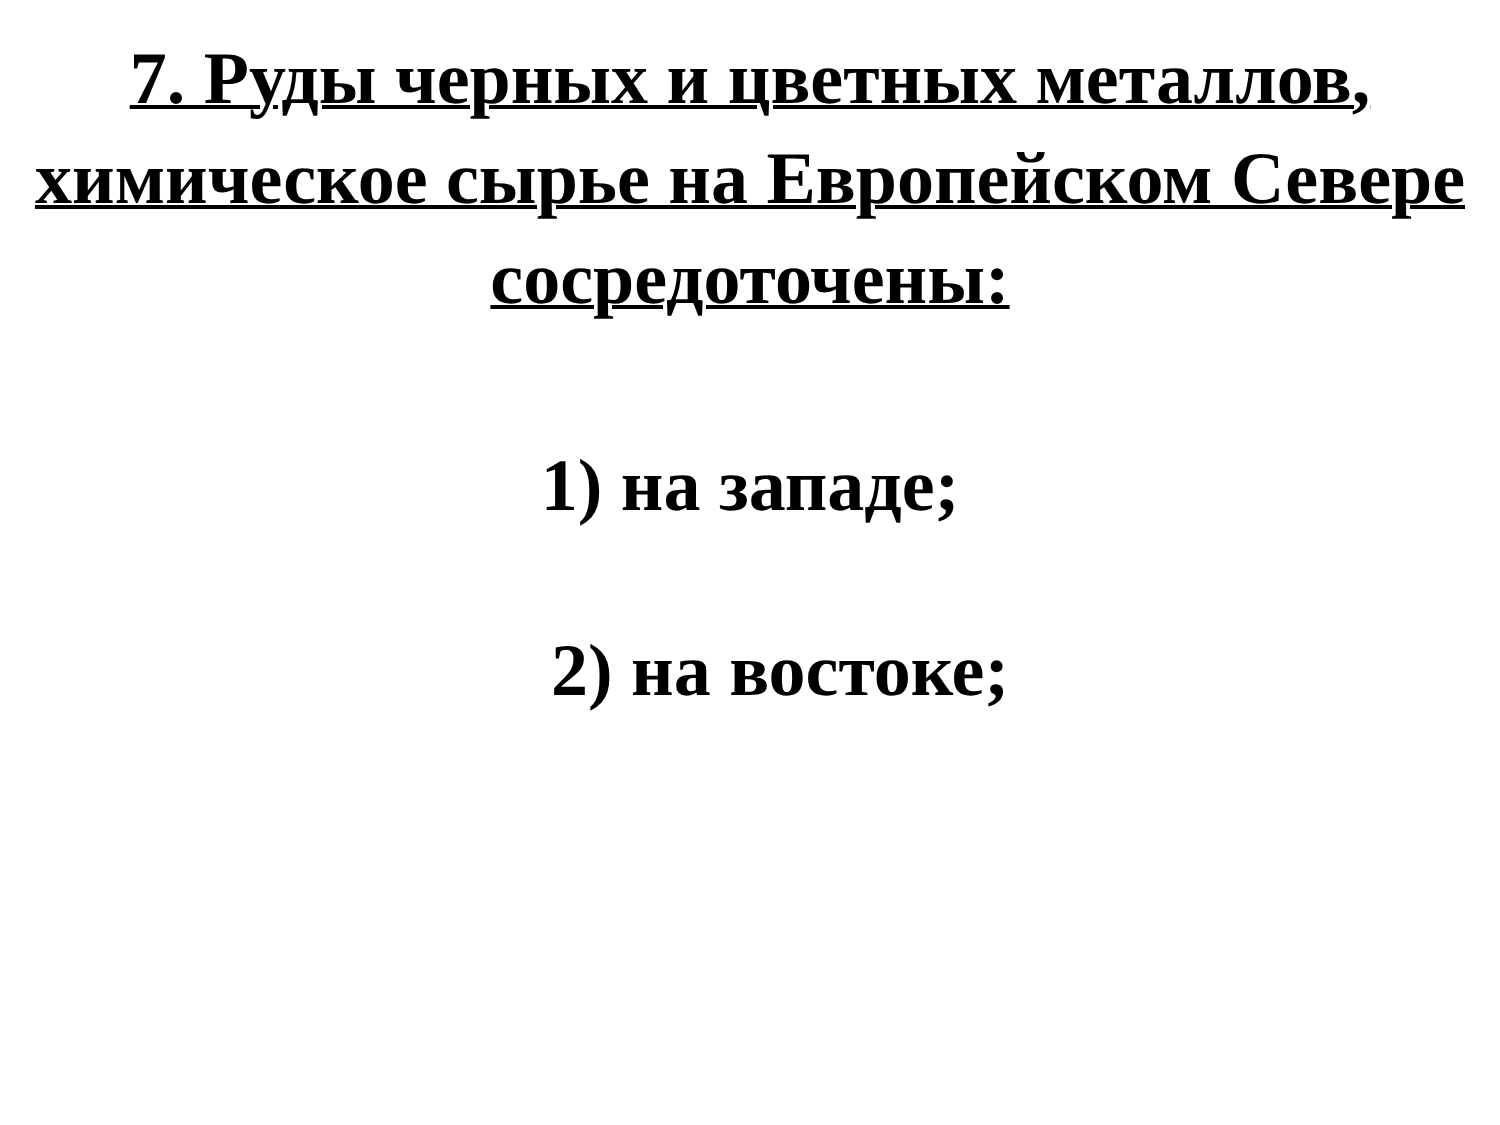7. Руды черных и цветных металлов, химическое сырье на Европейском Севере сосредоточены:
1) на западе;
2) на востоке;